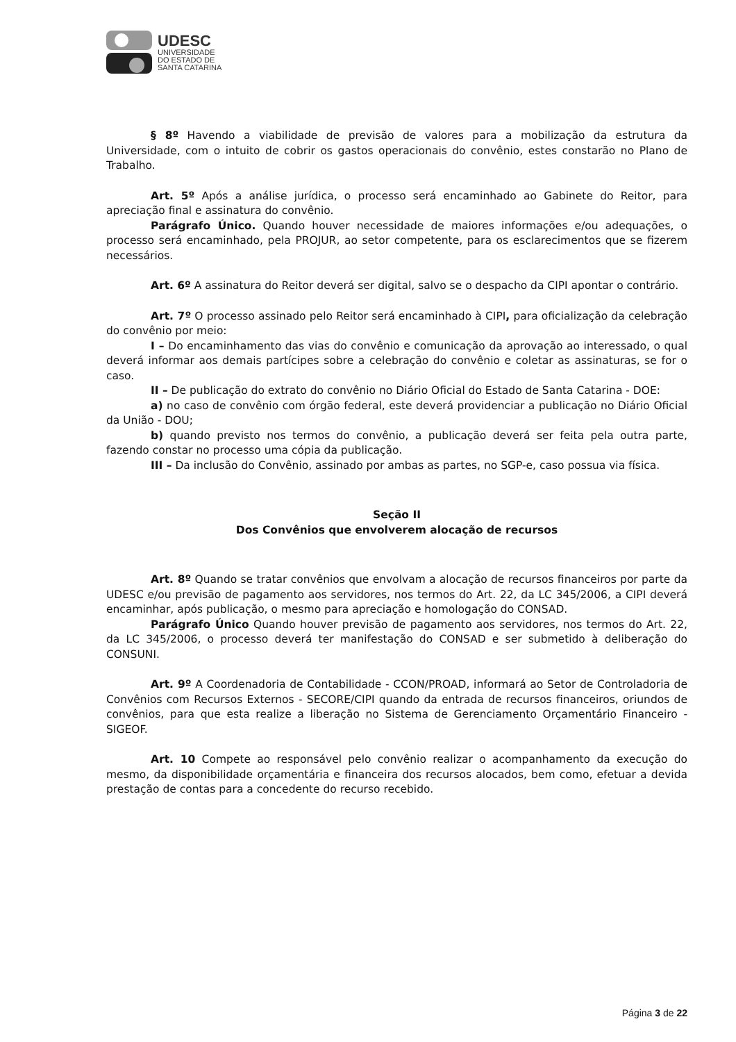UDESC
UNIVERSIDADE
DO ESTADO DE
SANTA CATARINA
§ 8º Havendo a viabilidade de previsão de valores para a mobilização da estrutura da Universidade, com o intuito de cobrir os gastos operacionais do convênio, estes constarão no Plano de Trabalho.
Art. 5º Após a análise jurídica, o processo será encaminhado ao Gabinete do Reitor, para apreciação final e assinatura do convênio.
Parágrafo Único. Quando houver necessidade de maiores informações e/ou adequações, o processo será encaminhado, pela PROJUR, ao setor competente, para os esclarecimentos que se fizerem necessários.
Art. 6º A assinatura do Reitor deverá ser digital, salvo se o despacho da CIPI apontar o contrário.
Art. 7º O processo assinado pelo Reitor será encaminhado à CIPI, para oficialização da celebração do convênio por meio:
I – Do encaminhamento das vias do convênio e comunicação da aprovação ao interessado, o qual deverá informar aos demais partícipes sobre a celebração do convênio e coletar as assinaturas, se for o caso.
II – De publicação do extrato do convênio no Diário Oficial do Estado de Santa Catarina - DOE:
a) no caso de convênio com órgão federal, este deverá providenciar a publicação no Diário Oficial da União - DOU;
b) quando previsto nos termos do convênio, a publicação deverá ser feita pela outra parte, fazendo constar no processo uma cópia da publicação.
III – Da inclusão do Convênio, assinado por ambas as partes, no SGP-e, caso possua via física.
Seção II
Dos Convênios que envolverem alocação de recursos
Art. 8º Quando se tratar convênios que envolvam a alocação de recursos financeiros por parte da UDESC e/ou previsão de pagamento aos servidores, nos termos do Art. 22, da LC 345/2006, a CIPI deverá encaminhar, após publicação, o mesmo para apreciação e homologação do CONSAD.
Parágrafo Único Quando houver previsão de pagamento aos servidores, nos termos do Art. 22, da LC 345/2006, o processo deverá ter manifestação do CONSAD e ser submetido à deliberação do CONSUNI.
Art. 9º A Coordenadoria de Contabilidade - CCON/PROAD, informará ao Setor de Controladoria de Convênios com Recursos Externos - SECORE/CIPI quando da entrada de recursos financeiros, oriundos de convênios, para que esta realize a liberação no Sistema de Gerenciamento Orçamentário Financeiro - SIGEOF.
Art. 10 Compete ao responsável pelo convênio realizar o acompanhamento da execução do mesmo, da disponibilidade orçamentária e financeira dos recursos alocados, bem como, efetuar a devida prestação de contas para a concedente do recurso recebido.
Página 3 de 22